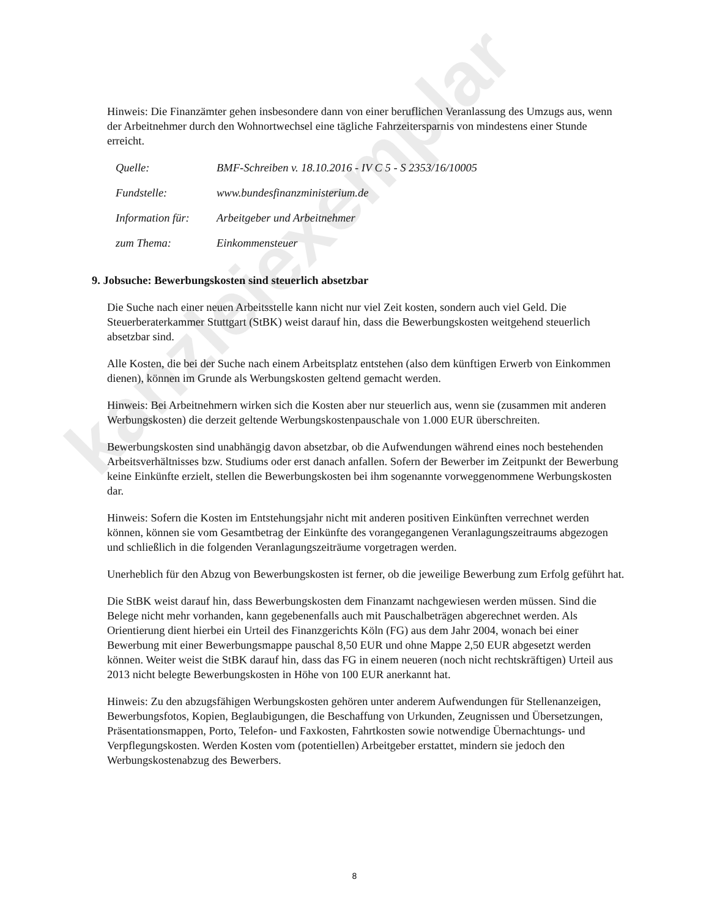kanzleiexemplar
Hinweis: Die Finanzämter gehen insbesondere dann von einer beruflichen Veranlassung des Umzugs aus, wenn der Arbeitnehmer durch den Wohnortwechsel eine tägliche Fahrzeitersparnis von mindestens einer Stunde erreicht.
| Quelle: | BMF-Schreiben v. 18.10.2016 - IV C 5 - S 2353/16/10005 |
| Fundstelle: | www.bundesfinanzministerium.de |
| Information für: | Arbeitgeber und Arbeitnehmer |
| zum Thema: | Einkommensteuer |
9. Jobsuche: Bewerbungskosten sind steuerlich absetzbar
Die Suche nach einer neuen Arbeitsstelle kann nicht nur viel Zeit kosten, sondern auch viel Geld. Die Steuerberaterkammer Stuttgart (StBK) weist darauf hin, dass die Bewerbungskosten weitgehend steuerlich absetzbar sind.
Alle Kosten, die bei der Suche nach einem Arbeitsplatz entstehen (also dem künftigen Erwerb von Einkommen dienen), können im Grunde als Werbungskosten geltend gemacht werden.
Hinweis: Bei Arbeitnehmern wirken sich die Kosten aber nur steuerlich aus, wenn sie (zusammen mit anderen Werbungskosten) die derzeit geltende Werbungskostenpauschale von 1.000 EUR überschreiten.
Bewerbungskosten sind unabhängig davon absetzbar, ob die Aufwendungen während eines noch bestehenden Arbeitsverhältnisses bzw. Studiums oder erst danach anfallen. Sofern der Bewerber im Zeitpunkt der Bewerbung keine Einkünfte erzielt, stellen die Bewerbungskosten bei ihm sogenannte vorweggenommene Werbungskosten dar.
Hinweis: Sofern die Kosten im Entstehungsjahr nicht mit anderen positiven Einkünften verrechnet werden können, können sie vom Gesamtbetrag der Einkünfte des vorangegangenen Veranlagungszeitraums abgezogen und schließlich in die folgenden Veranlagungszeiträume vorgetragen werden.
Unerheblich für den Abzug von Bewerbungskosten ist ferner, ob die jeweilige Bewerbung zum Erfolg geführt hat.
Die StBK weist darauf hin, dass Bewerbungskosten dem Finanzamt nachgewiesen werden müssen. Sind die Belege nicht mehr vorhanden, kann gegebenenfalls auch mit Pauschalbeträgen abgerechnet werden. Als Orientierung dient hierbei ein Urteil des Finanzgerichts Köln (FG) aus dem Jahr 2004, wonach bei einer Bewerbung mit einer Bewerbungsmappe pauschal 8,50 EUR und ohne Mappe 2,50 EUR abgesetzt werden können. Weiter weist die StBK darauf hin, dass das FG in einem neueren (noch nicht rechtskräftigen) Urteil aus 2013 nicht belegte Bewerbungskosten in Höhe von 100 EUR anerkannt hat.
Hinweis: Zu den abzugsfähigen Werbungskosten gehören unter anderem Aufwendungen für Stellenanzeigen, Bewerbungsfotos, Kopien, Beglaubigungen, die Beschaffung von Urkunden, Zeugnissen und Übersetzungen, Präsentationsmappen, Porto, Telefon- und Faxkosten, Fahrtkosten sowie notwendige Übernachtungs- und Verpflegungskosten. Werden Kosten vom (potentiellen) Arbeitgeber erstattet, mindern sie jedoch den Werbungskostenabzug des Bewerbers.
8